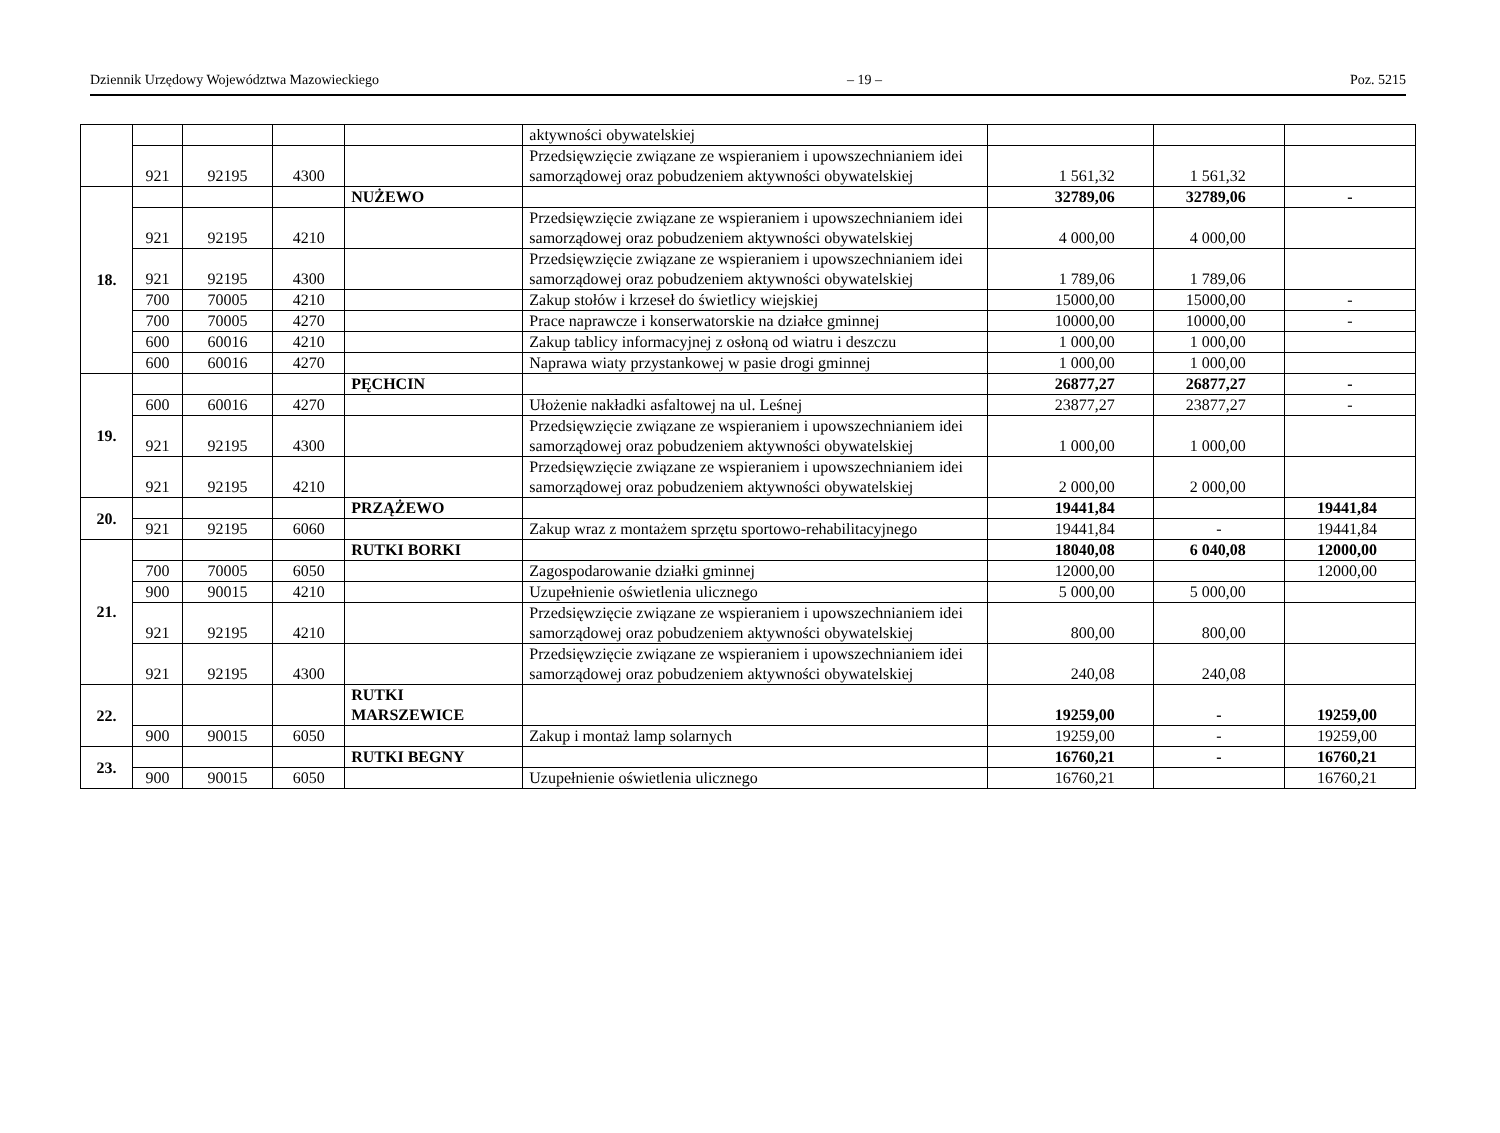Dziennik Urzędowy Województwa Mazowieckiego – 19 – Poz. 5215
| | | | | | aktywności obywatelskiej | | | |
| | 921 | 92195 | 4300 | | Przedsięwzięcie związane ze wspieraniem i upowszechnianiem idei samorządowej oraz pobudzeniem aktywności obywatelskiej | 1 561,32 | 1 561,32 | |
| 18. | | | | NUŻEWO | | 32789,06 | 32789,06 | - |
| | 921 | 92195 | 4210 | | Przedsięwzięcie związane ze wspieraniem i upowszechnianiem idei samorządowej oraz pobudzeniem aktywności obywatelskiej | 4 000,00 | 4 000,00 | |
| | 921 | 92195 | 4300 | | Przedsięwzięcie związane ze wspieraniem i upowszechnianiem idei samorządowej oraz pobudzeniem aktywności obywatelskiej | 1 789,06 | 1 789,06 | |
| | 700 | 70005 | 4210 | | Zakup stołów i krzeseł do świetlicy wiejskiej | 15000,00 | 15000,00 | - |
| | 700 | 70005 | 4270 | | Prace naprawcze i konserwatorskie na działce gminnej | 10000,00 | 10000,00 | - |
| | 600 | 60016 | 4210 | | Zakup tablicy informacyjnej z osłoną od wiatru i deszczu | 1 000,00 | 1 000,00 | |
| | 600 | 60016 | 4270 | | Naprawa wiaty przystankowej w pasie drogi gminnej | 1 000,00 | 1 000,00 | |
| 19. | | | | PĘCHCIN | | 26877,27 | 26877,27 | - |
| | 600 | 60016 | 4270 | | Ułożenie nakładki asfaltowej na ul. Leśnej | 23877,27 | 23877,27 | - |
| | 921 | 92195 | 4300 | | Przedsięwzięcie związane ze wspieraniem i upowszechnianiem idei samorządowej oraz pobudzeniem aktywności obywatelskiej | 1 000,00 | 1 000,00 | |
| | 921 | 92195 | 4210 | | Przedsięwzięcie związane ze wspieraniem i upowszechnianiem idei samorządowej oraz pobudzeniem aktywności obywatelskiej | 2 000,00 | 2 000,00 | |
| 20. | | | | PRZĄŻEWO | | 19441,84 | | 19441,84 |
| | 921 | 92195 | 6060 | | Zakup wraz z montażem sprzętu sportowo-rehabilitacyjnego | 19441,84 | - | 19441,84 |
| 21. | | | | RUTKI BORKI | | 18040,08 | 6 040,08 | 12000,00 |
| | 700 | 70005 | 6050 | | Zagospodarowanie działki gminnej | 12000,00 | | 12000,00 |
| | 900 | 90015 | 4210 | | Uzupełnienie oświetlenia ulicznego | 5 000,00 | 5 000,00 | |
| | 921 | 92195 | 4210 | | Przedsięwzięcie związane ze wspieraniem i upowszechnianiem idei samorządowej oraz pobudzeniem aktywności obywatelskiej | 800,00 | 800,00 | |
| | 921 | 92195 | 4300 | | Przedsięwzięcie związane ze wspieraniem i upowszechnianiem idei samorządowej oraz pobudzeniem aktywności obywatelskiej | 240,08 | 240,08 | |
| 22. | | | | RUTKI MARSZEWICE | | 19259,00 | - | 19259,00 |
| | 900 | 90015 | 6050 | | Zakup i montaż lamp solarnych | 19259,00 | - | 19259,00 |
| 23. | | | | RUTKI BEGNY | | 16760,21 | - | 16760,21 |
| | 900 | 90015 | 6050 | | Uzupełnienie oświetlenia ulicznego | 16760,21 | | 16760,21 |